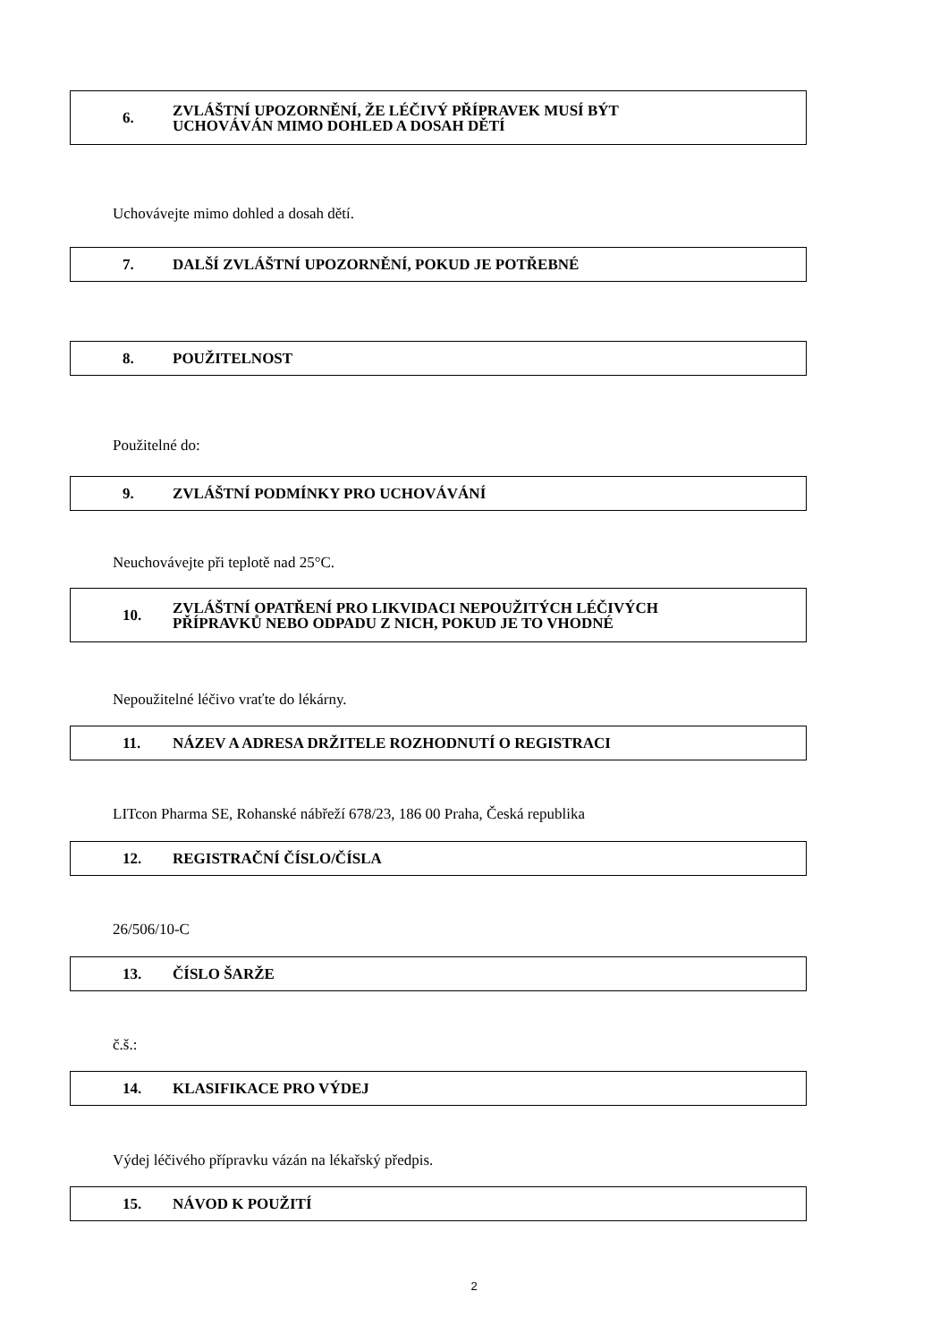6. ZVLÁŠTNÍ UPOZORNĚNÍ, ŽE LÉČIVÝ PŘÍPRAVEK MUSÍ BÝT
UCHOVÁVÁN MIMO DOHLED A DOSAH DĚTÍ
Uchovávejte mimo dohled a dosah dětí.
7. DALŠÍ ZVLÁŠTNÍ UPOZORNĚNÍ, POKUD JE POTŘEBNÉ
8. POUŽITELNOST
Použitelné do:
9. ZVLÁŠTNÍ PODMÍNKY PRO UCHOVÁVÁNÍ
Neuchovávejte při teplotě nad 25°C.
10. ZVLÁŠTNÍ OPATŘENÍ PRO LIKVIDACI NEPOUŽITÝCH LÉČIVÝCH
PŘÍPRAVKŮ NEBO ODPADU Z NICH, POKUD JE TO VHODNÉ
Nepoužitelné léčivo vraťte do lékárny.
11. NÁZEV A ADRESA DRŽITELE ROZHODNUTÍ O REGISTRACI
LITcon Pharma SE, Rohanské nábřeží 678/23, 186 00 Praha, Česká republika
12. REGISTRAČNÍ ČÍSLO/ČÍSLA
26/506/10-C
13. ČÍSLO ŠARŽE
č.š.:
14. KLASIFIKACE PRO VÝDEJ
Výdej léčivého přípravku vázán na lékařský předpis.
15. NÁVOD K POUŽITÍ
2